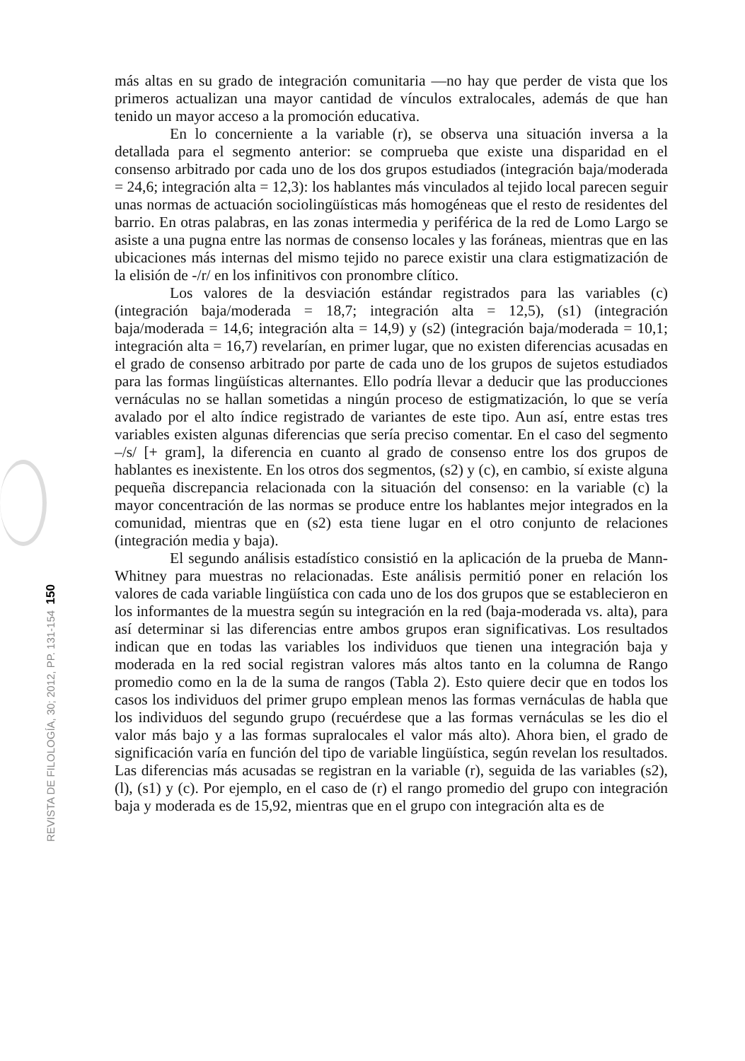más altas en su grado de integración comunitaria —no hay que perder de vista que los primeros actualizan una mayor cantidad de vínculos extralocales, además de que han tenido un mayor acceso a la promoción educativa.
En lo concerniente a la variable (r), se observa una situación inversa a la detallada para el segmento anterior: se comprueba que existe una disparidad en el consenso arbitrado por cada uno de los dos grupos estudiados (integración baja/moderada = 24,6; integración alta = 12,3): los hablantes más vinculados al tejido local parecen seguir unas normas de actuación sociolingüísticas más homogéneas que el resto de residentes del barrio. En otras palabras, en las zonas intermedia y periférica de la red de Lomo Largo se asiste a una pugna entre las normas de consenso locales y las foráneas, mientras que en las ubicaciones más internas del mismo tejido no parece existir una clara estigmatización de la elisión de -/r/ en los infinitivos con pronombre clítico.
Los valores de la desviación estándar registrados para las variables (c) (integración baja/moderada = 18,7; integración alta = 12,5), (s1) (integración baja/moderada = 14,6; integración alta = 14,9) y (s2) (integración baja/moderada = 10,1; integración alta = 16,7) revelarían, en primer lugar, que no existen diferencias acusadas en el grado de consenso arbitrado por parte de cada uno de los grupos de sujetos estudiados para las formas lingüísticas alternantes. Ello podría llevar a deducir que las producciones vernáculas no se hallan sometidas a ningún proceso de estigmatización, lo que se vería avalado por el alto índice registrado de variantes de este tipo. Aun así, entre estas tres variables existen algunas diferencias que sería preciso comentar. En el caso del segmento –/s/ [+ gram], la diferencia en cuanto al grado de consenso entre los dos grupos de hablantes es inexistente. En los otros dos segmentos, (s2) y (c), en cambio, sí existe alguna pequeña discrepancia relacionada con la situación del consenso: en la variable (c) la mayor concentración de las normas se produce entre los hablantes mejor integrados en la comunidad, mientras que en (s2) esta tiene lugar en el otro conjunto de relaciones (integración media y baja).
El segundo análisis estadístico consistió en la aplicación de la prueba de Mann-Whitney para muestras no relacionadas. Este análisis permitió poner en relación los valores de cada variable lingüística con cada uno de los dos grupos que se establecieron en los informantes de la muestra según su integración en la red (baja-moderada vs. alta), para así determinar si las diferencias entre ambos grupos eran significativas. Los resultados indican que en todas las variables los individuos que tienen una integración baja y moderada en la red social registran valores más altos tanto en la columna de Rango promedio como en la de la suma de rangos (Tabla 2). Esto quiere decir que en todos los casos los individuos del primer grupo emplean menos las formas vernáculas de habla que los individuos del segundo grupo (recuérdese que a las formas vernáculas se les dio el valor más bajo y a las formas supralocales el valor más alto). Ahora bien, el grado de significación varía en función del tipo de variable lingüística, según revelan los resultados. Las diferencias más acusadas se registran en la variable (r), seguida de las variables (s2), (l), (s1) y (c). Por ejemplo, en el caso de (r) el rango promedio del grupo con integración baja y moderada es de 15,92, mientras que en el grupo con integración alta es de
REVISTA DE FILOLOGÍA, 30; 2012, PP. 131-154 150